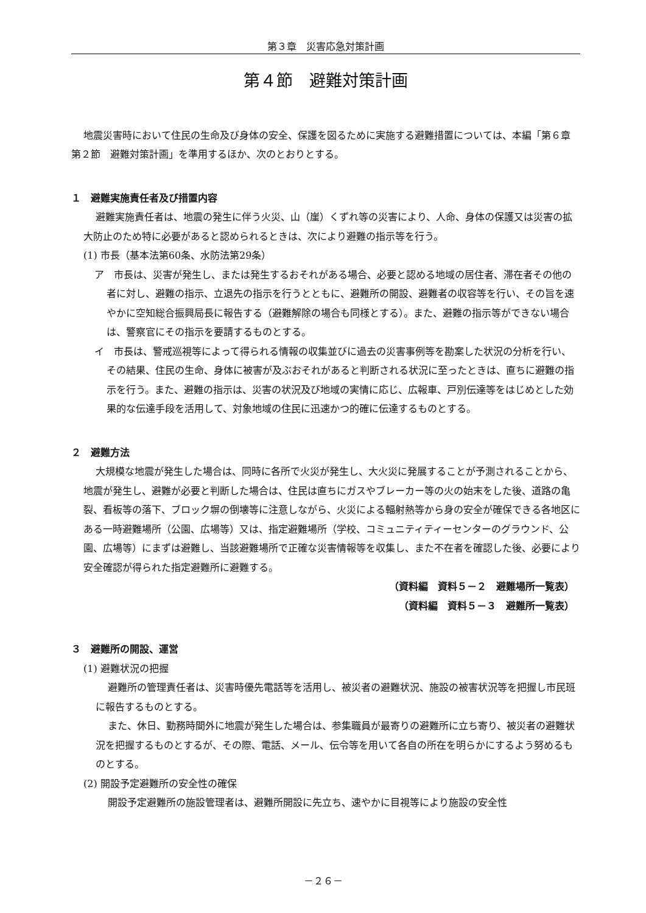第３章　災害応急対策計画
第４節　避難対策計画
地震災害時において住民の生命及び身体の安全、保護を図るために実施する避難措置については、本編「第６章　第２節　避難対策計画」を準用するほか、次のとおりとする。
１　避難実施責任者及び措置内容
避難実施責任者は、地震の発生に伴う火災、山（崖）くずれ等の災害により、人命、身体の保護又は災害の拡大防止のため特に必要があると認められるときは、次により避難の指示等を行う。
(1) 市長（基本法第60条、水防法第29条）
ア　市長は、災害が発生し、または発生するおそれがある場合、必要と認める地域の居住者、滞在者その他の者に対し、避難の指示、立退先の指示を行うとともに、避難所の開設、避難者の収容等を行い、その旨を速やかに空知総合振興局長に報告する（避難解除の場合も同様とする）。また、避難の指示等ができない場合は、警察官にその指示を要請するものとする。
イ　市長は、警戒巡視等によって得られる情報の収集並びに過去の災害事例等を勘案した状況の分析を行い、その結果、住民の生命、身体に被害が及ぶおそれがあると判断される状況に至ったときは、直ちに避難の指示を行う。また、避難の指示は、災害の状況及び地域の実情に応じ、広報車、戸別伝達等をはじめとした効果的な伝達手段を活用して、対象地域の住民に迅速かつ的確に伝達するものとする。
２　避難方法
大規模な地震が発生した場合は、同時に各所で火災が発生し、大火災に発展することが予測されることから、地震が発生し、避難が必要と判断した場合は、住民は直ちにガスやブレーカー等の火の始末をした後、道路の亀裂、看板等の落下、ブロック塀の倒壊等に注意しながら、火災による輻射熱等から身の安全が確保できる各地区にある一時避難場所（公園、広場等）又は、指定避難場所（学校、コミュニティティーセンターのグラウンド、公園、広場等）にまずは避難し、当該避難場所で正確な災害情報等を収集し、また不在者を確認した後、必要により安全確認が得られた指定避難所に避難する。
（資料編　資料５－２　避難場所一覧表）
（資料編　資料５－３　避難所一覧表）
３　避難所の開設、運営
(1) 避難状況の把握
避難所の管理責任者は、災害時優先電話等を活用し、被災者の避難状況、施設の被害状況等を把握し市民班に報告するものとする。
また、休日、勤務時間外に地震が発生した場合は、参集職員が最寄りの避難所に立ち寄り、被災者の避難状況を把握するものとするが、その際、電話、メール、伝令等を用いて各自の所在を明らかにするよう努めるものとする。
(2) 開設予定避難所の安全性の確保
開設予定避難所の施設管理者は、避難所開設に先立ち、速やかに目視等により施設の安全性
－２６－